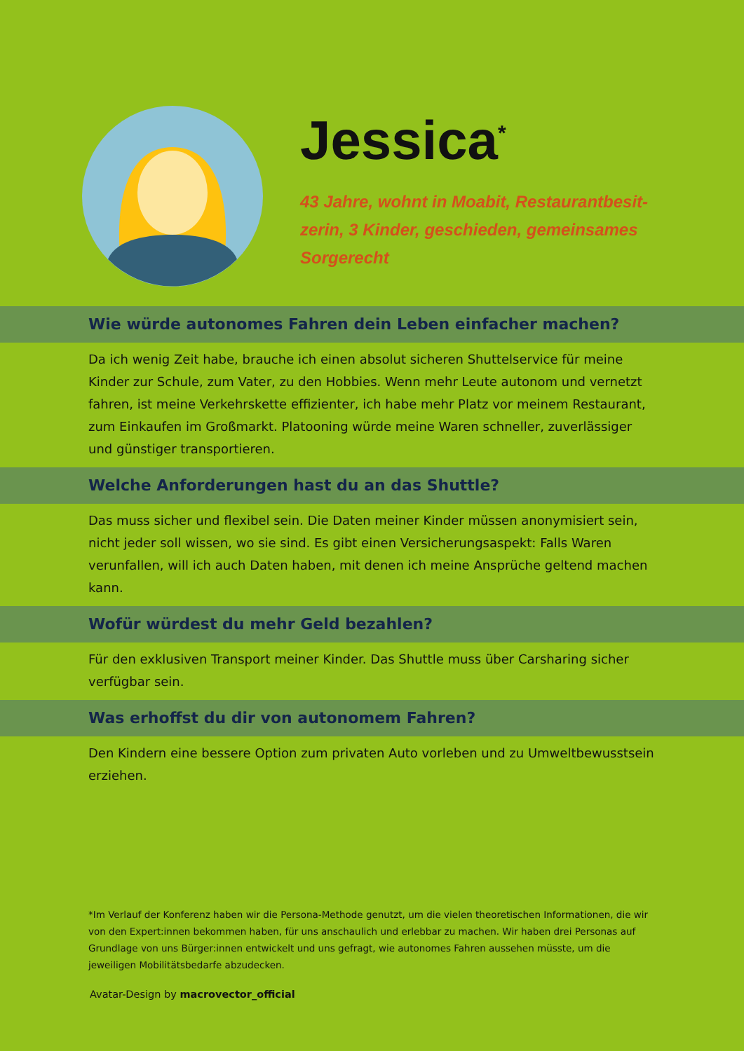Jessica<sup>*</sup>
43 Jahre, wohnt in Moabit, Restaurantbesit-zerin, 3 Kinder, geschieden, gemeinsames Sorgerecht
Wie würde autonomes Fahren dein Leben einfacher machen?
Da ich wenig Zeit habe, brauche ich einen absolut sicheren Shuttelservice für meine Kinder zur Schule, zum Vater, zu den Hobbies. Wenn mehr Leute autonom und vernetzt fahren, ist meine Verkehrskette effizienter, ich habe mehr Platz vor meinem Restaurant, zum Einkaufen im Großmarkt. Platooning würde meine Waren schneller, zuverlässiger und günstiger transportieren.
Welche Anforderungen hast du an das Shuttle?
Das muss sicher und flexibel sein. Die Daten meiner Kinder müssen anonymisiert sein, nicht jeder soll wissen, wo sie sind. Es gibt einen Versicherungsaspekt: Falls Waren verunfallen, will ich auch Daten haben, mit denen ich meine Ansprüche geltend machen kann.
Wofür würdest du mehr Geld bezahlen?
Für den exklusiven Transport meiner Kinder. Das Shuttle muss über Carsharing sicher verfügbar sein.
Was erhoffst du dir von autonomem Fahren?
Den Kindern eine bessere Option zum privaten Auto vorleben und zu Umweltbewusstsein erziehen.
*Im Verlauf der Konferenz haben wir die Persona-Methode genutzt, um die vielen theoretischen Informationen, die wir von den Expert:innen bekommen haben, für uns anschaulich und erlebbar zu machen. Wir haben drei Personas auf Grundlage von uns Bürger:innen entwickelt und uns gefragt, wie autonomes Fahren aussehen müsste, um die jeweiligen Mobilitätsbedarfe abzudecken.
Avatar-Design by macrovector_official